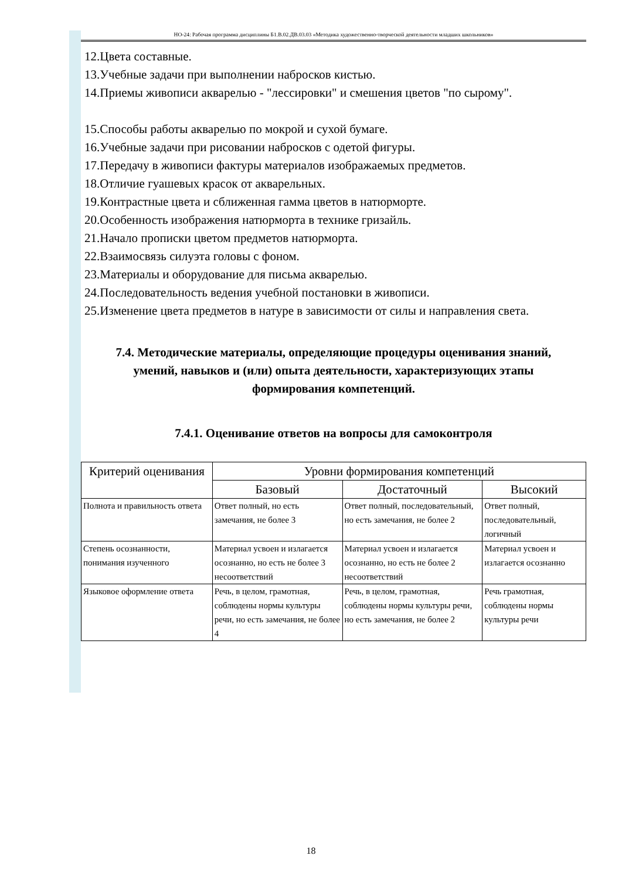НО-24: Рабочая программа дисциплины Б1.В.02.ДВ.03.03 «Методика художественно-творческой деятельности младших школьников»
12.Цвета составные.
13.Учебные задачи при выполнении набросков кистью.
14.Приемы живописи акварелью - "лессировки" и смешения цветов "по сырому".
15.Способы работы акварелью по мокрой и сухой бумаге.
16.Учебные задачи при рисовании набросков с одетой фигуры.
17.Передачу в живописи фактуры материалов изображаемых предметов.
18.Отличие гуашевых красок от акварельных.
19.Контрастные цвета и сближенная гамма цветов в натюрморте.
20.Особенность изображения натюрморта в технике гризайль.
21.Начало прописки цветом предметов натюрморта.
22.Взаимосвязь силуэта головы с фоном.
23.Материалы и оборудование для письма акварелью.
24.Последовательность ведения учебной постановки в живописи.
25.Изменение цвета предметов в натуре в зависимости от силы и направления света.
7.4. Методические материалы, определяющие процедуры оценивания знаний, умений, навыков и (или) опыта деятельности, характеризующих этапы формирования компетенций.
7.4.1. Оценивание ответов на вопросы для самоконтроля
| Критерий оценивания | Уровни формирования компетенций | | |
| --- | --- | --- | --- |
| | Базовый | Достаточный | Высокий |
| Полнота и правильность ответа | Ответ полный, но есть замечания, не более 3 | Ответ полный, последовательный, но есть замечания, не более 2 | Ответ полный, последовательный, логичный |
| Степень осознанности, понимания изученного | Материал усвоен и излагается осознанно, но есть не более 3 несоответствий | Материал усвоен и излагается осознанно, но есть не более 2 несоответствий | Материал усвоен и излагается осознанно |
| Языковое оформление ответа | Речь, в целом, грамотная, соблюдены нормы культуры речи, но есть замечания, не более 4 | Речь, в целом, грамотная, соблюдены нормы культуры речи, но есть замечания, не более 2 | Речь грамотная, соблюдены нормы культуры речи |
18